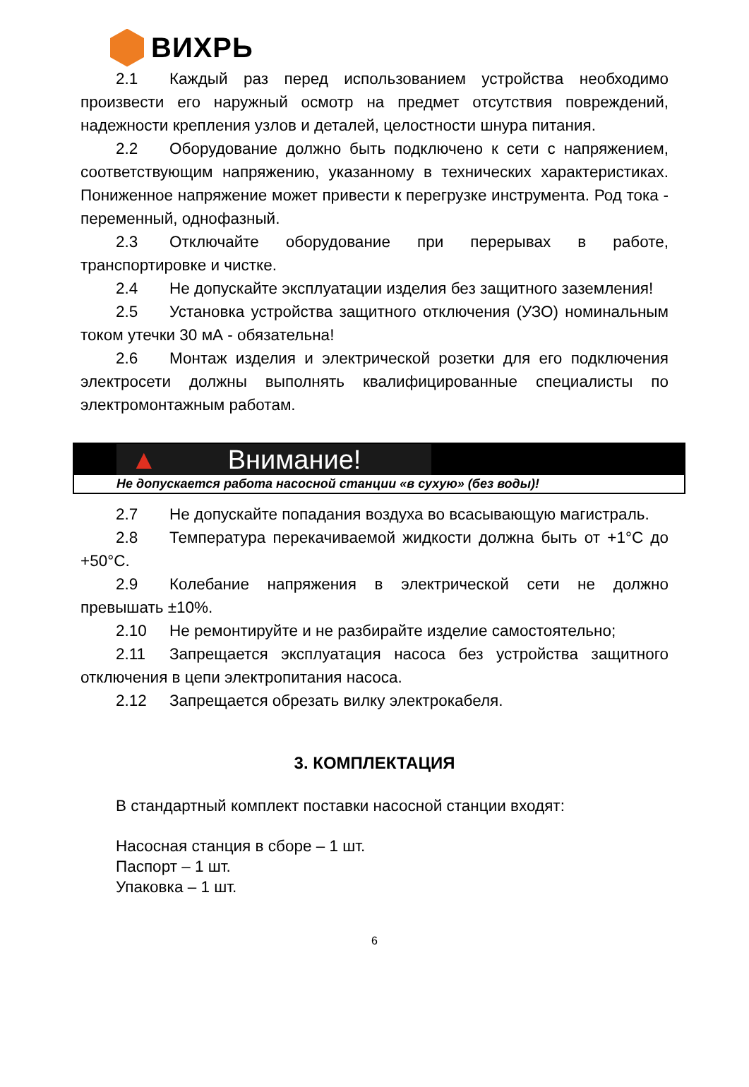ВИХРЬ
2.1 Каждый раз перед использованием устройства необходимо произвести его наружный осмотр на предмет отсутствия повреждений, надежности крепления узлов и деталей, целостности шнура питания.
2.2 Оборудование должно быть подключено к сети с напряжением, соответствующим напряжению, указанному в технических характеристиках. Пониженное напряжение может привести к перегрузке инструмента. Род тока - переменный, однофазный.
2.3 Отключайте оборудование при перерывах в работе, транспортировке и чистке.
2.4 Не допускайте эксплуатации изделия без защитного заземления!
2.5 Установка устройства защитного отключения (УЗО) номинальным током утечки 30 мА - обязательна!
2.6 Монтаж изделия и электрической розетки для его подключения электросети должны выполнять квалифицированные специалисты по электромонтажным работам.
▲ Внимание!
Не допускается работа насосной станции «в сухую» (без воды)!
2.7 Не допускайте попадания воздуха во всасывающую магистраль.
2.8 Температура перекачиваемой жидкости должна быть от +1°С до +50°С.
2.9 Колебание напряжения в электрической сети не должно превышать ±10%.
2.10 Не ремонтируйте и не разбирайте изделие самостоятельно;
2.11 Запрещается эксплуатация насоса без устройства защитного отключения в цепи электропитания насоса.
2.12 Запрещается обрезать вилку электрокабеля.
3. КОМПЛЕКТАЦИЯ
В стандартный комплект поставки насосной станции входят:
Насосная станция в сборе – 1 шт.
Паспорт – 1 шт.
Упаковка – 1 шт.
6